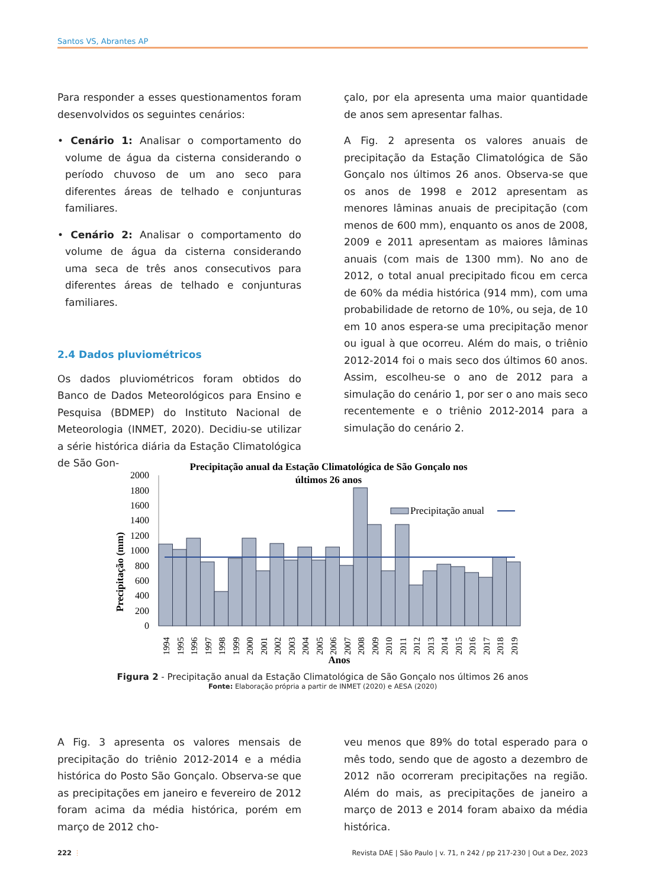Santos VS, Abrantes AP
Para responder a esses questionamentos foram desenvolvidos os seguintes cenários:
• Cenário 1: Analisar o comportamento do volume de água da cisterna considerando o período chuvoso de um ano seco para diferentes áreas de telhado e conjunturas familiares.
• Cenário 2: Analisar o comportamento do volume de água da cisterna considerando uma seca de três anos consecutivos para diferentes áreas de telhado e conjunturas familiares.
2.4 Dados pluviométricos
Os dados pluviométricos foram obtidos do Banco de Dados Meteorológicos para Ensino e Pesquisa (BDMEP) do Instituto Nacional de Meteorologia (INMET, 2020). Decidiu-se utilizar a série histórica diária da Estação Climatológica de São Gon-
çalo, por ela apresenta uma maior quantidade de anos sem apresentar falhas.
A Fig. 2 apresenta os valores anuais de precipitação da Estação Climatológica de São Gonçalo nos últimos 26 anos. Observa-se que os anos de 1998 e 2012 apresentam as menores lâminas anuais de precipitação (com menos de 600 mm), enquanto os anos de 2008, 2009 e 2011 apresentam as maiores lâminas anuais (com mais de 1300 mm). No ano de 2012, o total anual precipitado ficou em cerca de 60% da média histórica (914 mm), com uma probabilidade de retorno de 10%, ou seja, de 10 em 10 anos espera-se uma precipitação menor ou igual à que ocorreu. Além do mais, o triênio 2012-2014 foi o mais seco dos últimos 60 anos. Assim, escolheu-se o ano de 2012 para a simulação do cenário 1, por ser o ano mais seco recentemente e o triênio 2012-2014 para a simulação do cenário 2.
Precipitação anual da Estação Climatológica de São Gonçalo nos
últimos 26 anos
Precipitação (mm)
2000
1800
1600
1400
1200
1000
800
600
400
200
0
Precipitação anual
1994
1995
1996
1997
1998
1999
2000
2001
2002
2003
2004
2005
2006
2007
2008
2009
2010
2011
2012
2013
2014
2015
2016
2017
2018
2019
Anos
Figura 2 - Precipitação anual da Estação Climatológica de São Gonçalo nos últimos 26 anos
Fonte: Elaboração própria a partir de INMET (2020) e AESA (2020)
A Fig. 3 apresenta os valores mensais de precipitação do triênio 2012-2014 e a média histórica do Posto São Gonçalo. Observa-se que as precipitações em janeiro e fevereiro de 2012 foram acima da média histórica, porém em março de 2012 cho-
veu menos que 89% do total esperado para o mês todo, sendo que de agosto a dezembro de 2012 não ocorreram precipitações na região. Além do mais, as precipitações de janeiro a março de 2013 e 2014 foram abaixo da média histórica.
222 ⋮ Revista DAE | São Paulo | v. 71, n 242 / pp 217-230 | Out a Dez, 2023